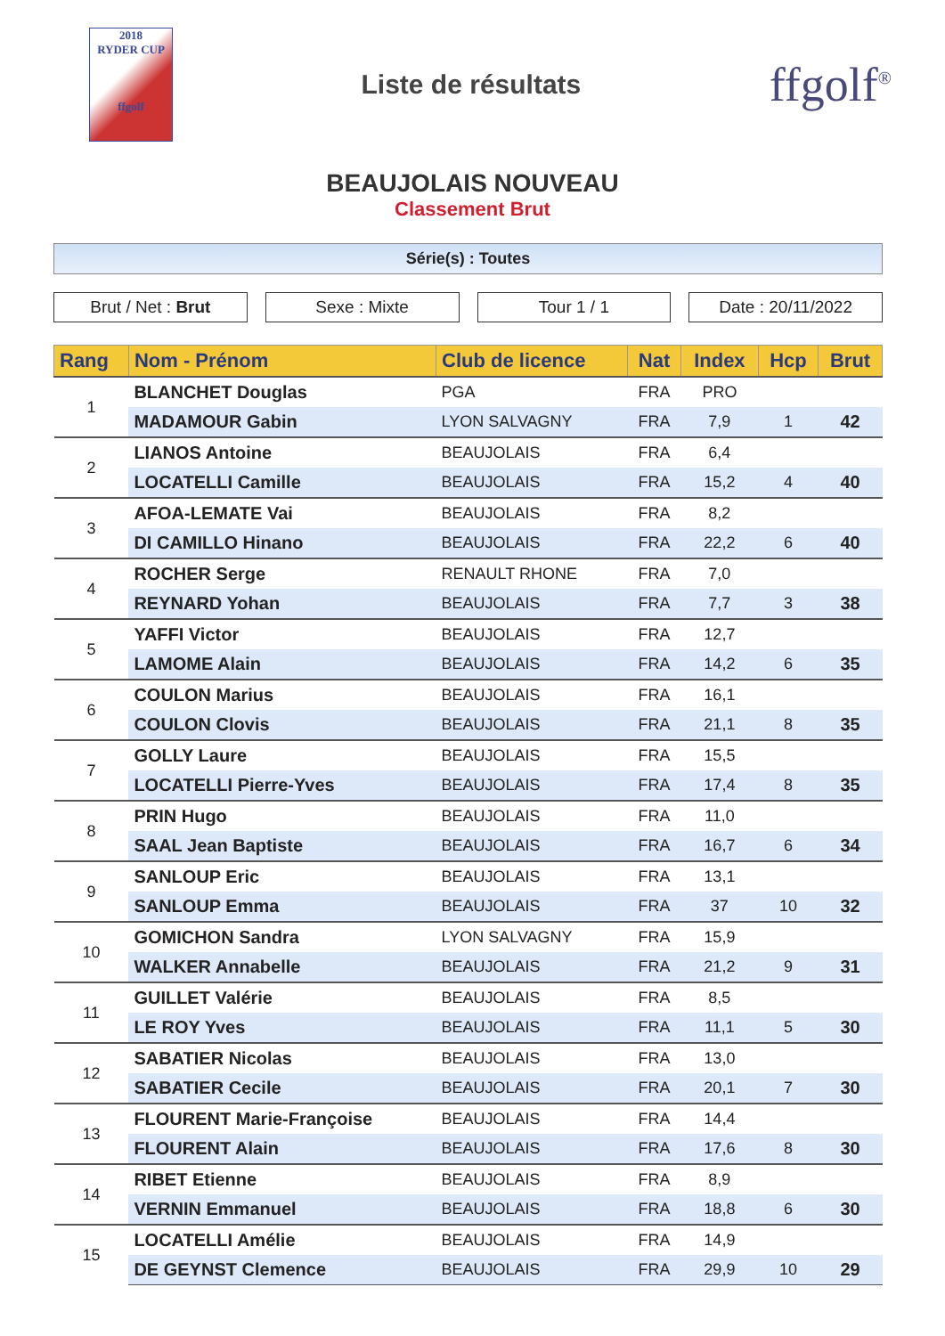2018
RYDER CUP
ffgolf
Liste de résultats
ffgolf<sup>®</sup>
BEAUJOLAIS NOUVEAU
Classement Brut
Série(s) : Toutes
Brut / Net : Brut Sexe : Mixte Tour 1 / 1 Date : 20/11/2022
| Rang | Nom - Prénom | Club de licence | Nat | Index | Hcp | Brut |
| --- | --- | --- | --- | --- | --- | --- |
| 1 | BLANCHET Douglas | PGA | FRA | PRO | | |
| | MADAMOUR Gabin | LYON SALVAGNY | FRA | 7,9 | 1 | 42 |
| 2 | LIANOS Antoine | BEAUJOLAIS | FRA | 6,4 | | |
| | LOCATELLI Camille | BEAUJOLAIS | FRA | 15,2 | 4 | 40 |
| 3 | AFOA-LEMATE Vai | BEAUJOLAIS | FRA | 8,2 | | |
| | DI CAMILLO Hinano | BEAUJOLAIS | FRA | 22,2 | 6 | 40 |
| 4 | ROCHER Serge | RENAULT RHONE | FRA | 7,0 | | |
| | REYNARD Yohan | BEAUJOLAIS | FRA | 7,7 | 3 | 38 |
| 5 | YAFFI Victor | BEAUJOLAIS | FRA | 12,7 | | |
| | LAMOME Alain | BEAUJOLAIS | FRA | 14,2 | 6 | 35 |
| 6 | COULON Marius | BEAUJOLAIS | FRA | 16,1 | | |
| | COULON Clovis | BEAUJOLAIS | FRA | 21,1 | 8 | 35 |
| 7 | GOLLY Laure | BEAUJOLAIS | FRA | 15,5 | | |
| | LOCATELLI Pierre-Yves | BEAUJOLAIS | FRA | 17,4 | 8 | 35 |
| 8 | PRIN Hugo | BEAUJOLAIS | FRA | 11,0 | | |
| | SAAL Jean Baptiste | BEAUJOLAIS | FRA | 16,7 | 6 | 34 |
| 9 | SANLOUP Eric | BEAUJOLAIS | FRA | 13,1 | | |
| | SANLOUP Emma | BEAUJOLAIS | FRA | 37 | 10 | 32 |
| 10 | GOMICHON Sandra | LYON SALVAGNY | FRA | 15,9 | | |
| | WALKER Annabelle | BEAUJOLAIS | FRA | 21,2 | 9 | 31 |
| 11 | GUILLET Valérie | BEAUJOLAIS | FRA | 8,5 | | |
| | LE ROY Yves | BEAUJOLAIS | FRA | 11,1 | 5 | 30 |
| 12 | SABATIER Nicolas | BEAUJOLAIS | FRA | 13,0 | | |
| | SABATIER Cecile | BEAUJOLAIS | FRA | 20,1 | 7 | 30 |
| 13 | FLOURENT Marie-Françoise | BEAUJOLAIS | FRA | 14,4 | | |
| | FLOURENT Alain | BEAUJOLAIS | FRA | 17,6 | 8 | 30 |
| 14 | RIBET Etienne | BEAUJOLAIS | FRA | 8,9 | | |
| | VERNIN Emmanuel | BEAUJOLAIS | FRA | 18,8 | 6 | 30 |
| 15 | LOCATELLI Amélie | BEAUJOLAIS | FRA | 14,9 | | |
| | DE GEYNST Clemence | BEAUJOLAIS | FRA | 29,9 | 10 | 29 |